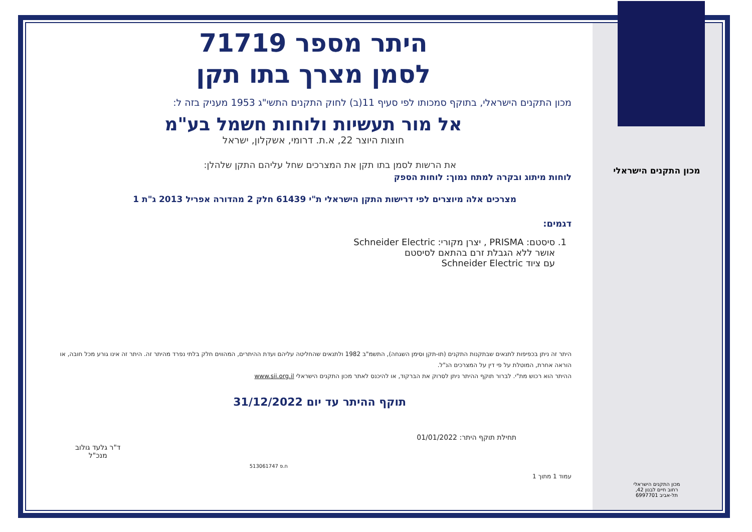היתר מספר 71719
לסמן מצרך בתו תקן
מכון התקנים הישראלי, בתוקף סמכותו לפי סעיף 11(ב) לחוק התקנים התשי"ג 1953 מעניק בזה ל:
אל מור תעשיות ולוחות חשמל בע"מ
חוצות היוצר 22, א.ת. דרומי, אשקלון, ישראל
את הרשות לסמן בתו תקן את המצרכים שחל עליהם התקן שלהלן:
לוחות מיתוג ובקרה למתח נמוך: לוחות הספק
מצרכים אלה מיוצרים לפי דרישות התקן הישראלי ת"י 61439 חלק 2 מהדורה אפריל 2013 ג"ת 1
דגמים:
1. סיסטם: PRISMA , יצרן מקורי: Schneider Electric
אושר ללא הגבלת זרם בהתאם לסיסטם
עם ציוד Schneider Electric
היתר זה ניתן בכפיפות לתנאים שבתקנות התקנים (תו-תקן וסימן השגחה), התשמ"ב 1982 ולתנאים שהחליטה עליהם ועדת ההיתרים, המהווים חלק בלתי נפרד מהיתר זה. היתר זה אינו גורע מכל חובה, או הוראה אחרת, המוטלת על פי דין על המצרכים הנ"ל.
ההיתר הוא רכוש מת"י. לברור תוקף ההיתר ניתן לסרוק את הברקוד, או להיכנס לאתר מכון התקנים הישראלי www.sii.org.il
תוקף ההיתר עד יום 31/12/2022
תחילת תוקף היתר: 01/01/2022
ח.פ 513061747
ד"ר גלעד גולוב
מנכ"ל
עמוד 1 מתוך 1
מכון התקנים הישראלי
מכון התקנים הישראלי
רחוב חיים לבנון 42,
תל-אביב 6997701